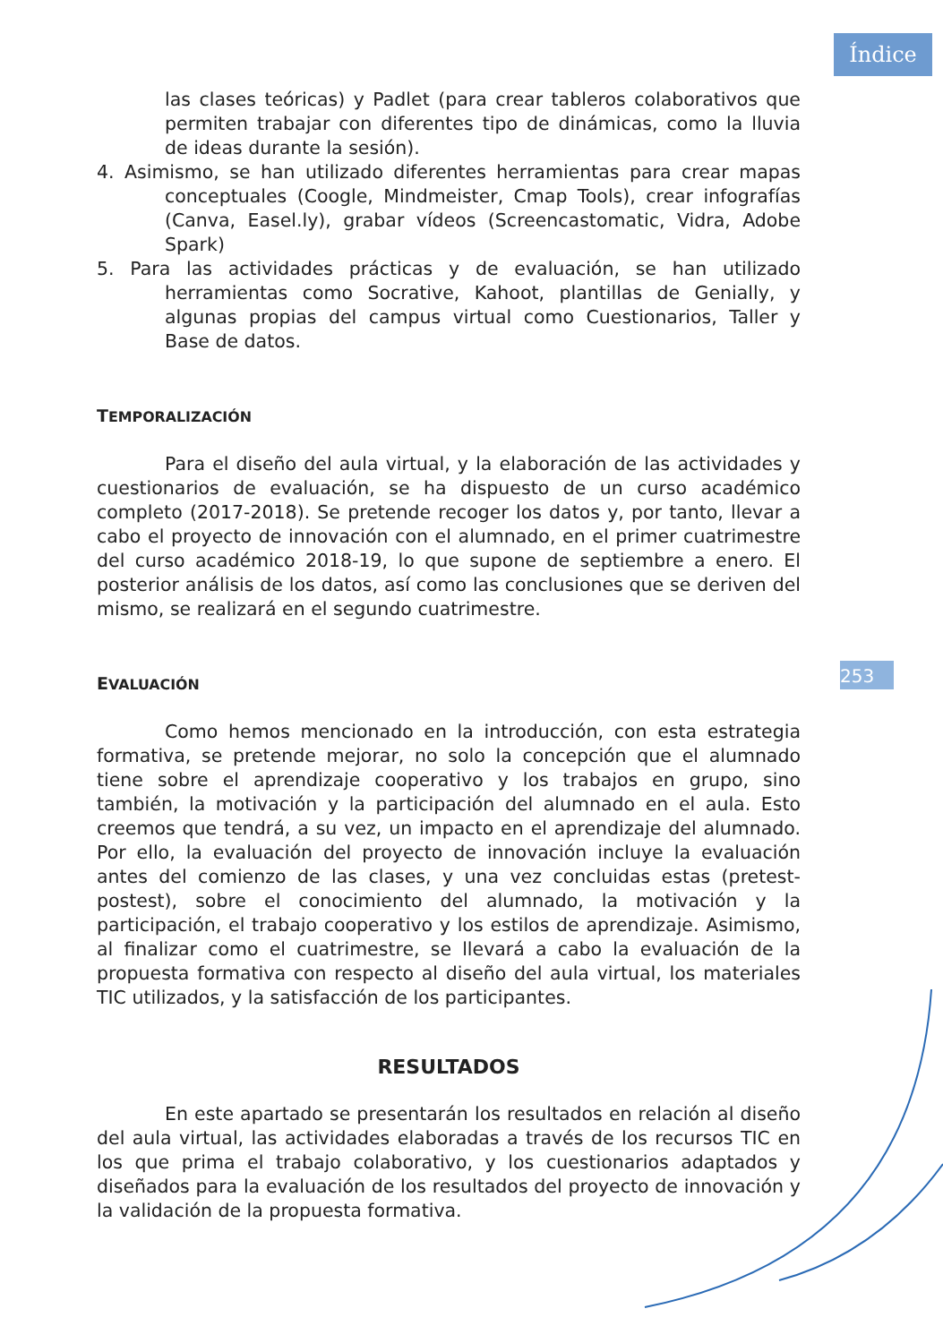Índice
253
las clases teóricas) y Padlet (para crear tableros colaborativos que permiten trabajar con diferentes tipo de dinámicas, como la lluvia de ideas durante la sesión).
4. Asimismo, se han utilizado diferentes herramientas para crear mapas conceptuales (Coogle, Mindmeister, Cmap Tools), crear infografías (Canva, Easel.ly), grabar vídeos (Screencastomatic, Vidra, Adobe Spark)
5. Para las actividades prácticas y de evaluación, se han utilizado herramientas como Socrative, Kahoot, plantillas de Genially, y algunas propias del campus virtual como Cuestionarios, Taller y Base de datos.
TEMPORALIZACIÓN
Para el diseño del aula virtual, y la elaboración de las actividades y cuestionarios de evaluación, se ha dispuesto de un curso académico completo (2017-2018). Se pretende recoger los datos y, por tanto, llevar a cabo el proyecto de innovación con el alumnado, en el primer cuatrimestre del curso académico 2018-19, lo que supone de septiembre a enero. El posterior análisis de los datos, así como las conclusiones que se deriven del mismo, se realizará en el segundo cuatrimestre.
EVALUACIÓN
Como hemos mencionado en la introducción, con esta estrategia formativa, se pretende mejorar, no solo la concepción que el alumnado tiene sobre el aprendizaje cooperativo y los trabajos en grupo, sino también, la motivación y la participación del alumnado en el aula. Esto creemos que tendrá, a su vez, un impacto en el aprendizaje del alumnado. Por ello, la evaluación del proyecto de innovación incluye la evaluación antes del comienzo de las clases, y una vez concluidas estas (pretest-postest), sobre el conocimiento del alumnado, la motivación y la participación, el trabajo cooperativo y los estilos de aprendizaje. Asimismo, al finalizar como el cuatrimestre, se llevará a cabo la evaluación de la propuesta formativa con respecto al diseño del aula virtual, los materiales TIC utilizados, y la satisfacción de los participantes.
RESULTADOS
En este apartado se presentarán los resultados en relación al diseño del aula virtual, las actividades elaboradas a través de los recursos TIC en los que prima el trabajo colaborativo, y los cuestionarios adaptados y diseñados para la evaluación de los resultados del proyecto de innovación y la validación de la propuesta formativa.